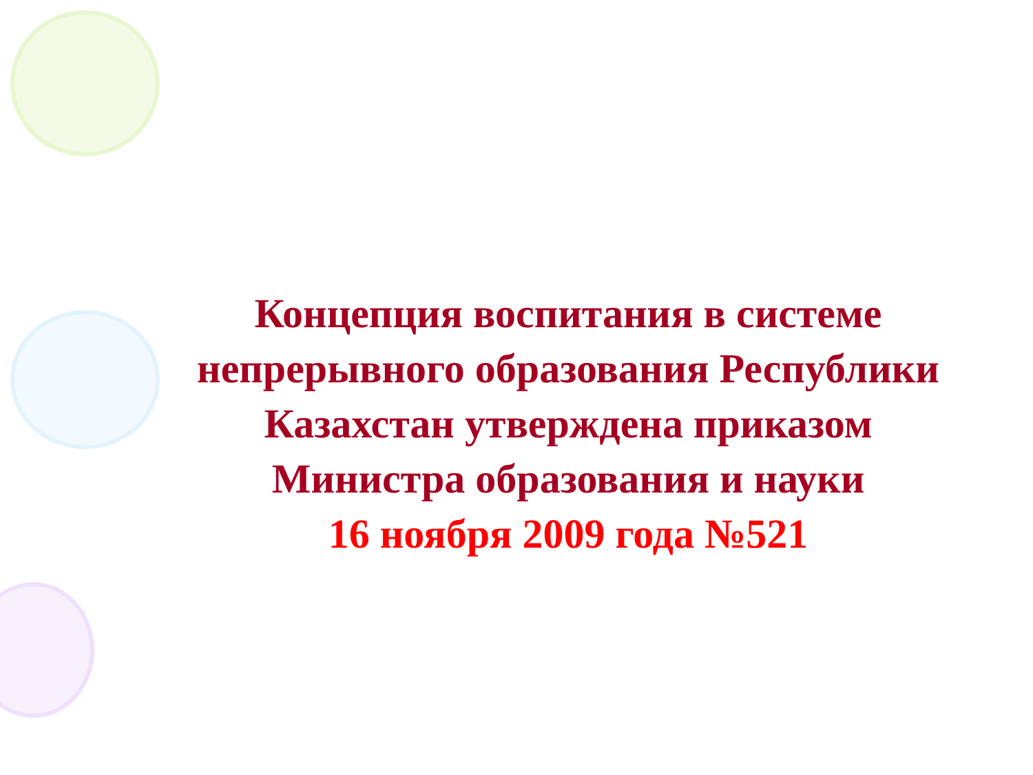Концепция воспитания в системе
непрерывного образования Республики
Казахстан утверждена приказом
Министра образования и науки
16 ноября 2009 года №521